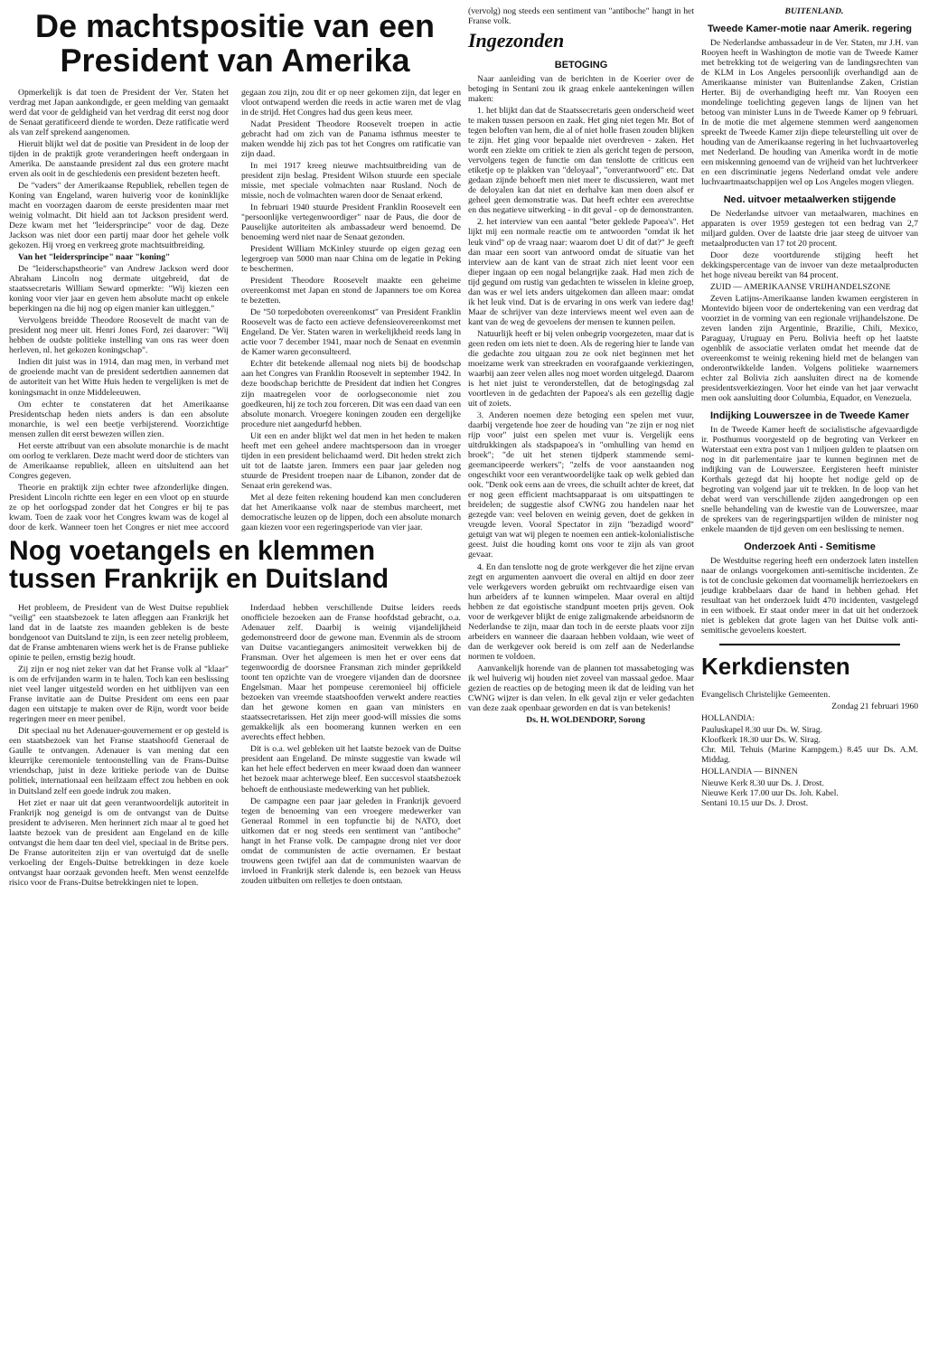De machtspositie van een President van Amerika
Opmerkelijk is dat toen de President der Ver. Staten het verdrag met Japan aankondigde, er geen melding van gemaakt werd dat voor de geldigheid van het verdrag dit eerst nog door de Senaat geratificeerd diende te worden. Deze ratificatie werd als van zelf sprekend aangenomen.
Hieruit blijkt wel dat de positie van President in de loop der tijden in de praktijk grote veranderingen heeft ondergaan in Amerika. De aanstaande president zal dus een grotere macht erven als ooit in de geschiedenis een president bezeten heeft.
De "vaders" der Amerikaanse Republiek, rebellen tegen de Koning van Engeland, waren huiverig voor de koninklijke macht en voorzagen daarom de eerste presidenten maar met weinig volmacht. Dit hield aan tot Jackson president werd. Deze kwam met het "leidersprincipe" voor de dag. Deze Jackson was niet door een partij maar door het gehele volk gekozen. Hij vroeg en verkreeg grote machtsuitbreiding.
Van het "leidersprincipe" naar "koning"
De "leiderschapstheorie" van Andrew Jackson werd door Abraham Lincoln nog dermate uitgebreid, dat de staatssecretaris William Seward opmerkte: "Wij kiezen een koning voor vier jaar en geven hem absolute macht op enkele beperkingen na die hij nog op eigen manier kan uitleggen."
Vervolgens breidde Theodore Roosevelt de macht van de president nog meer uit. Henri Jones Ford, zei daarover: "Wij hebben de oudste politieke instelling van ons ras weer doen herleven, nl. het gekozen koningschap".
Indien dit juist was in 1914, dan mag men, in verband met de groeiende macht van de president sedertdien aannemen dat de autoriteit van het Witte Huis heden te vergelijken is met de koningsmacht in onze Middeleeuwen.
Om echter te constateren dat het Amerikaanse Presidentschap heden niets anders is dan een absolute monarchie, is wel een beetje verbijsterend. Voorzichtige mensen zullen dit eerst bewezen willen zien.
Het eerste attribuut van een absolute monarchie is de macht om oorlog te verklaren. Deze macht werd door de stichters van de Amerikaanse republiek, alleen en uitsluitend aan het Congres gegeven.
Theorie en praktijk zijn echter twee afzonderlijke dingen. President Lincoln richtte een leger en een vloot op en stuurde ze op het oorlogspad zonder dat het Congres er bij te pas kwam. Toen de zaak voor het Congres kwam was de kogel al door de kerk. Wanneer toen het Congres er niet mee accoord gegaan zou zijn, zou dit er op neer gekomen zijn, dat leger en vloot ontwapend werden die reeds in actie waren met de vlag in de strijd. Het Congres had dus geen keus meer.
Nadat President Theodore Roosevelt troepen in actie gebracht had om zich van de Panama isthmus meester te maken wendde hij zich pas tot het Congres om ratificatie van zijn daad.
In mei 1917 kreeg nieuwe machtsuitbreiding van de president zijn beslag. President Wilson stuurde een speciale missie, met speciale volmachten naar Rusland. Noch de missie, noch de volmachten waren door de Senaat erkend.
In februari 1940 stuurde President Franklin Roosevelt een "persoonlijke vertegenwoordiger" naar de Paus, die door de Pauselijke autoriteiten als ambassadeur werd benoemd. De benoeming werd niet naar de Senaat gezonden.
President William McKinley stuurde op eigen gezag een legergroep van 5000 man naar China om de legatie in Peking te beschermen.
President Theodore Roosevelt maakte een geheime overeenkomst met Japan en stond de Japanners toe om Korea te bezetten.
De "50 torpedoboten overeenkomst" van President Franklin Roosevelt was de facto een actieve defensieovereenkomst met Engeland. De Ver. Staten waren in werkelijkheid reeds lang in actie voor 7 december 1941, maar noch de Senaat en evenmin de Kamer waren geconsulteerd.
Echter dit betekende allemaal nog niets bij de boodschap aan het Congres van Franklin Roosevelt in september 1942. In deze boodschap berichtte de President dat indien het Congres zijn maatregelen voor de oorlogseconomie niet zou goedkeuren, hij ze toch zou forceren. Dit was een daad van een absolute monarch. Vroegere koningen zouden een dergelijke procedure niet aangedurfd hebben.
Uit een en ander blijkt wel dat men in het heden te maken heeft met een geheel andere machtspersoon dan in vroeger tijden in een president belichaamd werd. Dit heden strekt zich uit tot de laatste jaren. Immers een paar jaar geleden nog stuurde de President troepen naar de Libanon, zonder dat de Senaat erin gerekend was.
Met al deze feiten rekening houdend kan men concluderen dat het Amerikaanse volk naar de stembus marcheert, met democratische leuzen op de lippen, doch een absolute monarch gaan kiezen voor een regeringsperiode van vier jaar.
Nog voetangels en klemmen tussen Frankrijk en Duitsland
Het probleem, de President van de West Duitse republiek "veilig" een staatsbezoek te laten afleggen aan Frankrijk het land dat in de laatste zes maanden gebleken is de beste bondgenoot van Duitsland te zijn, is een zeer netelig probleem, dat de Franse ambtenaren wiens werk het is de Franse publieke opinie te peilen, ernstig bezig houdt.
Zij zijn er nog niet zeker van dat het Franse volk al "klaar" is om de erfvijanden warm in te halen. Toch kan een beslissing niet veel langer uitgesteld worden en het uitblijven van een Franse invitatie aan de Duitse President om eens een paar dagen een uitstapje te maken over de Rijn, wordt voor beide regeringen meer en meer penibel.
Dit speciaal nu het Adenauer-gouvernement er op gesteld is een staatsbezoek van het Franse staatshoofd Generaal de Gaulle te ontvangen. Adenauer is van mening dat een kleurrijke ceremoniele tentoonstelling van de Frans-Duitse vriendschap, juist in deze kritieke periode van de Duitse politiek, internationaal een heilzaam effect zou hebben en ook in Duitsland zelf een goede indruk zou maken.
Het ziet er naar uit dat geen verantwoordelijk autoriteit in Frankrijk nog geneigd is om de ontvangst van de Duitse president te adviseren. Men herinnert zich maar al te goed het laatste bezoek van de president aan Engeland en de kille ontvangst die hem daar ten deel viel, speciaal in de Britse pers. De Franse autoriteiten zijn er van overtuigd dat de snelle verkoeling der Engels-Duitse betrekkingen in deze koele ontvangst haar oorzaak gevonden heeft. Men wenst eenzelfde risico voor de Frans-Duitse betrekkingen niet te lopen.
Inderdaad hebben verschillende Duitse leiders reeds onofficiele bezoeken aan de Franse hoofdstad gebracht, o.a. Adenauer zelf. Daarbij is weinig vijandelijkheid gedemonstreerd door de gewone man. Evenmin als de stroom van Duitse vacantiegangers animositeit verwekken bij de Fransman. Over het algemeen is men het er over eens dat tegenwoordig de doorsnee Fransman zich minder geprikkeld toont ten opzichte van de vroegere vijanden dan de doorsnee Engelsman. Maar het pompeuse ceremonieel bij officiele bezoeken van vreemde staatshoofden verwekt andere reacties dan het gewone komen en gaan van ministers en staatssecretarissen. Het zijn meer good-will missies die soms gemakkelijk als een boomerang kunnen werken en een averechts effect hebben.
Dit is o.a. wel gebleken uit het laatste bezoek van de Duitse president aan Engeland. De minste suggestie van kwade wil kan het hele effect bederven en meer kwaad doen dan wanneer het bezoek maar achterwege bleef. Een succesvol staatsbezoek behoeft de enthousiaste medewerking van het publiek.
De campagne een paar jaar geleden in Frankrijk gevoerd tegen de benoeming van een vroegere medewerker van Generaal Rommel in een topfunctie bij de NATO, doet uitkomen dat er nog steeds een sentiment van "antiboche" hangt in het Franse volk. De campagne drong niet ver door omdat de communisten de actie overnamen. Er bestaat trouwens geen twijfel aan dat de communisten waarvan de invloed in Frankrijk sterk dalende is, een bezoek van Heuss zouden uitbuiten om relletjes te doen ontstaan.
(vervolg) nog steeds een sentiment van "antiboche" hangt in het Franse volk.
Ingezonden
BETOGING
Naar aanleiding van de berichten in de Koerier over de betoging in Sentani zou ik graag enkele aantekeningen willen maken:
1. het blijkt dan dat de Staatssecretaris geen onderscheid weet te maken tussen persoon en zaak. Het ging niet tegen Mr. Bot of tegen beloften van hem, die al of niet holle frasen zouden blijken te zijn. Het ging voor bepaalde niet overdreven - zaken. Het wordt een ziekte om critiek te zien als gericht tegen de persoon, vervolgens tegen de functie om dan tenslotte de criticus een etiketje op te plakken van "deloyaal", "onverantwoord" etc. Dat gedaan zijnde behoeft men niet meer te discussieren, want met de deloyalen kan dat niet en derhalve kan men doen alsof er geheel geen demonstratie was. Dat heeft echter een averechtse en dus negatieve uitwerking - in dit geval - op de demonstranten.
2. het interview van een aantal "beter geklede Papoea's". Het lijkt mij een normale reactie om te antwoorden "omdat ik het leuk vind" op de vraag naar: waarom doet U dit of dat?" Je geeft dan maar een soort van antwoord omdat de situatie van het interview aan de kant van de straat zich niet leent voor een dieper ingaan op een nogal belangrijke zaak. Had men zich de tijd gegund om rustig van gedachten te wisselen in kleine groep, dan was er wel iets anders uitgekomen dan alleen maar: omdat ik het leuk vind. Dat is de ervaring in ons werk van iedere dag! Maar de schrijver van deze interviews meent wel even aan de kant van de weg de gevoelens der mensen te kunnen peilen.
Natuurlijk heeft er bij velen onbegrip voorgezeten, maar dat is geen reden om iets niet te doen. Als de regering hier te lande van die gedachte zou uitgaan zou ze ook niet beginnen met het moeizame werk van streekraden en voorafgaande verkiezingen, waarbij aan zeer velen alles nog moet worden uitgelegd. Daarom is het niet juist te veronderstellen, dat de betogingsdag zal voortleven in de gedachten der Papoea's als een gezellig dagje uit of zoiets.
3. Anderen noemen deze betoging een spelen met vuur, daarbij vergetende hoe zeer de houding van "ze zijn er nog niet rijp voor" juist een spelen met vuur is. Vergelijk eens uitdrukkingen als stadspapoea's in "omhulling van hemd en broek"; "de uit het stenen tijdperk stammende semi-geemancipeerde werkers"; "zelfs de voor aanstaanden nog ongeschikt voor een verantwoordelijke taak op welk gebied dan ook. "Denk ook eens aan de vrees, die schuilt achter de kreet, dat er nog geen efficient machtsapparaat is om uitspattingen te breidelen; de suggestie alsof CWNG zou handelen naar het gezegde van: veel beloven en weinig geven, doet de gekken in vreugde leven. Vooral Spectator in zijn "bezadigd woord" getuigt van wat wij plegen te noemen een antiek-kolonialistische geest. Juist die houding komt ons voor te zijn als van groot gevaar.
4. En dan tenslotte nog de grote werkgever die het zijne ervan zegt en argumenten aanvoert die overal en altijd en door zeer vele werkgevers worden gebruikt om rechtvaardige eisen van hun arbeiders af te kunnen wimpelen. Maar overal en altijd hebben ze dat egoistische standpunt moeten prijs geven. Ook voor de werkgever blijkt de enige zaligmakende arbeidsnorm de Nederlandse te zijn, maar dan toch in de eerste plaats voor zijn arbeiders en wanneer die daaraan hebben voldaan, wie weet of dan de werkgever ook bereid is om zelf aan de Nederlandse normen te voldoen.
Aanvankelijk horende van de plannen tot massabetoging was ik wel huiverig wij houden niet zoveel van massaal gedoe. Maar gezien de reacties op de betoging meen ik dat de leiding van het CWNG wijzer is dan velen. In elk geval zijn er veler gedachten van deze zaak openbaar geworden en dat is van betekenis!
Ds. H. WOLDENDORP, Sorong
BUITENLAND.
Tweede Kamer-motie naar Amerik. regering
De Nederlandse ambassadeur in de Ver. Staten, mr J.H. van Rooyen heeft in Washington de motie van de Tweede Kamer met betrekking tot de weigering van de landingsrechten van de KLM in Los Angeles persoonlijk overhandigd aan de Amerikaanse minister van Buitenlandse Zaken, Cristian Herter. Bij de overhandiging heeft mr. Van Rooyen een mondelinge toelichting gegeven langs de lijnen van het betoog van minister Luns in de Tweede Kamer op 9 februari. In de motie die met algemene stemmen werd aangenomen spreekt de Tweede Kamer zijn diepe teleurstelling uit over de houding van de Amerikaanse regering in het luchvaartoverleg met Nederland. De houding van Amerika wordt in de motie een miskenning genoemd van de vrijheid van het luchtverkeer en een discriminatie jegens Nederland omdat vele andere luchvaartmaatschappijen wel op Los Angeles mogen vliegen.
Ned. uitvoer metaalwerken stijgende
De Nederlandse uitvoer van metaalwaren, machines en apparaten is over 1959 gestegen tot een bedrag van 2,7 miljard gulden. Over de laatste drie jaar steeg de uitvoer van metaalproducten van 17 tot 20 procent.
Door deze voortdurende stijging heeft het dekkingspercentage van de invoer van deze metaalproducten het hoge niveau bereikt van 84 procent.
ZUID — AMERIKAANSE VRIJHANDELSZONE
Zeven Latijns-Amerikaanse landen kwamen eergisteren in Montevido bijeen voor de ondertekening van een verdrag dat voorziet in de vorming van een regionale vrijhandelszone. De zeven landen zijn Argentinie, Brazilie, Chili, Mexico, Paraguay, Uruguay en Peru. Bolivia heeft op het laatste ogenblik de associatie verlaten omdat het meende dat de overeenkomst te weinig rekening hield met de belangen van onderontwikkelde landen. Volgens politieke waarnemers echter zal Bolivia zich aansluiten direct na de komende presidentsverkiezingen. Voor het einde van het jaar verwacht men ook aansluiting door Columbia, Equador, en Venezuela.
Indijking Louwerszee in de Tweede Kamer
In de Tweede Kamer heeft de socialistische afgevaardigde ir. Posthumus voorgesteld op de begroting van Verkeer en Waterstaat een extra post van 1 miljoen gulden te plaatsen om nog in dit parlementaire jaar te kunnen beginnen met de indijking van de Louwerszee. Eergisteren heeft minister Korthals gezegd dat hij hoopte het nodige geld op de begroting van volgend jaar uit te trekken. In de loop van het debat werd van verschillende zijden aangedrongen op een snelle behandeling van de kwestie van de Louwerszee, maar de sprekers van de regeringspartijen wilden de minister nog enkele maanden de tijd geven om een beslissing te nemen.
Onderzoek Anti - Semitisme
De Westduitse regering heeft een onderzoek laten instellen naar de onlangs voorgekomen anti-semitische incidenten. Ze is tot de conclusie gekomen dat voornamelijk herriezoekers en jeudige krabbelaars daar de hand in hebben gehad. Het resultaat van het onderzoek luidt 470 incidenten, vastgelegd in een witboek. Er staat onder meer in dat uit het onderzoek niet is gebleken dat grote lagen van het Duitse volk anti-semitische gevoelens koestert.
Kerkdiensten
Evangelisch Christelijke Gemeenten.
Zondag 21 februari 1960
HOLLANDIA:
Pauluskapel 8.30 uur Ds. W. Sirag.
Kloofkerk 18.30 uur Ds. W. Sirag.
Chr. Mil. Tehuis (Marine Kampgem.) 8.45 uur Ds. A.M. Middag.
HOLLANDIA — BINNEN
Nieuwe Kerk 8.30 uur Ds. J. Drost.
Nieuwe Kerk 17.00 uur Ds. Joh. Kabel.
Sentani 10.15 uur Ds. J. Drost.